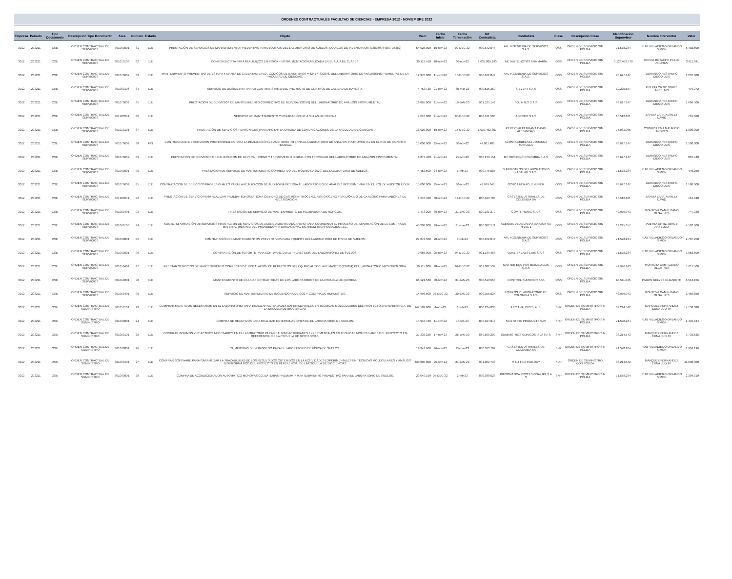ÓRDENES CONTRACTUALES FACULTAD DE CIENCIAS - EMPRESA 3012 - NOVIEMBRE 2022
| Empresa | Periodo | Tipo Documento | Descripción Tipo Documento | Area | Número | Estado | Objeto | Valor | Fecha Inicio | Fecha Terminación | Nit Contratista | Contratista | Clase | Descripción Clase | Identificación Supervisor | Nombre Interventor | Valor |
| --- | --- | --- | --- | --- | --- | --- | --- | --- | --- | --- | --- | --- | --- | --- | --- | --- | --- |
| 3012 | 202211 | OSE | ORDEN CONTRACTUAL DE SERVICIOS | 301090801 | 81 | EJE | PRESTACIÓN DE SERVICIOS DE MANTENIMIENTO PREVENTIVO PARA EQUIPOS DEL LABORATORIO DE SUELOS: CODIGOS DE INVENTARIOS: (138039, 64369, 35382) | 54.026.000 | 10-nov-22 | 09-DEC-22 | 900.872.044 | AFL INGENIERIA DE SERVICIOS S.A.S. | OSS | ORDEN DE SERVICIO SIN PÓLIZA | 71.578.284 | RUIZ VILLADIEGO ORLANDO SIMON | 5.402.600 |
| 3012 | 202211 | OSE | ORDEN CONTRACTUAL DE SERVICIOS | 301010108 | 82 | EJE | CONFERENCISTA PARA REFUERZOS EN FISICA - INSTRUMENTACIÓN APLICADA EN EL AULA DE CLASES. | 39.119.410 | 10-nov-22 | 30-nov-22 | 1.035.865.240 | METAUTE HOYOS ANA MARÍA | OSS | ORDEN DE SERVICIO SIN PÓLIZA | 1.128.453.778 | OCHOA BOTACHE PABLO ANDRES | 3.911.941 |
| 3012 | 202211 | OSE | ORDEN CONTRACTUAL DE SERVICIOS | 301070602 | 83 | EJE | MANTENIMIENTO PREVENTIVO DE ESTUFA Y MANTA DE CALENTAMIENTO , CÓDIGOS DE INVENTRIOS # 8241 Y 630296, DEL LABORATORIO DE ANÁLISISINSTRUMENTAL DE LA FACULTAD DE CIENCIAS. | 12.376.000 | 11-nov-22 | 10-DEC-22 | 900.872.044 | AFL INGENIERIA DE SERVICIOS S.A.S. | OSS | ORDEN DE SERVICIO SIN PÓLIZA | 98.627.147 | DURANGO RESTREPO DIEGO LUIS | 1.237.600 |
| 3012 | 202211 | OSE | ORDEN CONTRACTUAL DE SERVICIOS | 301060106 | 84 | EJE | SERVICIO DE DOSIMETRIA PARA 8 CONTRATISTAS EN EL PROYECTO DE CONTROL DE CALIDAD DE RAYOS-X. | 4.762.720 | 21-nov-22 | 30-mar-23 | 900.515.350 | SIEVERT S A S | OSS | ORDEN DE SERVICIO SIN PÓLIZA | 19.225.657 | PUERTA ORTIZ JORGE ANSELMO | 476.272 |
| 3012 | 202211 | OSE | ORDEN CONTRACTUAL DE SERVICIOS | 301070602 | 85 | EJE | PRESTACIÓN DE SERVICIOS DE MANTENIMIENTO CORRECTIVO DE NEVERA (139276) DEL LABORATORIO DE ANÁLISIS INSTRUMENTAL. | 16.065.000 | 11-nov-22 | 19-JAN-23 | 901.125.142 | SOLINTES S.A.S | OSS | ORDEN DE SERVICIO SIN PÓLIZA | 98.627.147 | DURANGO RESTREPO DIEGO LUIS | 1.606.500 |
| 3012 | 202211 | OSE | ORDEN CONTRACTUAL DE SERVICIOS | 301100301 | 86 | EJE | SERVICIO DE MANTENIMIENTO Y REPARACIÓN DE 4 SILLAS DE OFICINA | 7.616.000 | 21-nov-22 | 05-DEC-22 | 800.161.506 | ADEMPO S A S | OSS | ORDEN DE SERVICIO SIN PÓLIZA | 15.512.861 | ZAPATA ZAPATA ARLEY DAVID | 761.600 |
| 3012 | 202211 | OSE | ORDEN CONTRACTUAL DE SERVICIOS | 301010101 | 87 | EJE | PRESTACIÓN DE SERVICIOS PERSONALES PARA APOYAR LA OFICINA DE COMUNICACIONES DE LA FACULTAD DE CIENCIAS | 18.000.000 | 19-nov-22 | 15-DEC-22 | 1.039.462.307 | PEREZ VALDERRAMA DAVID ALEJANDRO | OSS | ORDEN DE SERVICIO SIN PÓLIZA | 75.081.065 | OSORIO LEMA MAURICIO ANDRES | 1.800.000 |
| 3012 | 202211 | OSE | ORDEN CONTRACTUAL DE SERVICIOS | 301070602 | 88 | FIN | CONTRATACION DE SERVICIOS PROFESIONALES PARA LA REALIZACIÓN DE AUDITORIA INTERNA AL LABORATORIO DE ANÁLISIS INSTRUMENTAL EN EL ROL DE EXPERTO TECNICO. | 15.000.000 | 25-nov-22 | 30-nov-22 | 44.001.488 | ACOSTA ARBELAEZ JOHANNA MARCELA | OSS | ORDEN DE SERVICIO SIN PÓLIZA | 98.627.147 | DURANGO RESTREPO DIEGO LUIS | 1.500.000 |
| 3012 | 202211 | OSE | ORDEN CONTRACTUAL DE SERVICIOS | 301070602 | 89 | EJE | PRESTACION DE SERVICIOS DE CALIBRACIÓN DE NEVERA, HORNO Y TERMOMETRO DIGITAL CON TERMOPAR DEL LABORATORIO DE ANÁLISIS INSTRUMENTAL. | 8.877.400 | 21-nov-22 | 25-nov-22 | 900.279.151 | METROLOGIC COLOMBIA S.A.S | OSS | ORDEN DE SERVICIO SIN PÓLIZA | 98.627.147 | DURANGO RESTREPO DIEGO LUIS | 887.740 |
| 3012 | 202211 | OSE | ORDEN CONTRACTUAL DE SERVICIOS | 301090801 | 90 | EJE | PRESTACION DE SERVICIO DE MANTENIMIENTO CORRECTIVO DEL MOLINO (142629) DEL LABORATORIO DE SUELOS. | 4.462.500 | 24-nov-22 | 1-feb-23 | 900.745.087 | SUMINISTROS DE LABORATORIO KASALAB S.A.S. | OSS | ORDEN DE SERVICIO SIN PÓLIZA | 71.578.284 | RUIZ VILLADIEGO ORLANDO SIMON | 446.250 |
| 3012 | 202211 | OSE | ORDEN CONTRACTUAL DE SERVICIOS | 301070602 | 91 | EJE | CONTRATACION DE SERVICIOS PROFESIONALES PARA LA REALIZACIÓN DE AUDITORIA INTERNA AL LABORATORIO DE ANÁLISIS INSTRUMENTAL EN EL ROL DE AUDITOR LÍDER. | 15.000.000 | 25-nov-22 | 30-nov-22 | 43.979.648 | OCHOA HENAO JENIFFER | OSS | ORDEN DE SERVICIO SIN PÓLIZA | 98.627.147 | DURANGO RESTREPO DIEGO LUIS | 1.500.000 |
| 3012 | 202211 | OSE | ORDEN CONTRACTUAL DE SERVICIOS | 301100301 | 92 | EJE | PRESTACION DE SERVICIO PARA REALIZAR PRUEBA HIDROSTATICA A CILINDRO DE GAS 50% NITRÓGENO, 45% OXÍGENO Y 5% DIÓXIDO DE CARBONO PARA LABORES DE INVESTIGACION | 1.618.400 | 30-nov-22 | 14-DEC-22 | 860.013.704 | GASES INDUSTRIALES DE COLOMBIA SA | OSS | ORDEN DE SERVICIO SIN PÓLIZA | 15.512.861 | ZAPATA ZAPATA ARLEY DAVID | 161.840 |
| 3012 | 202211 | OSE | ORDEN CONTRACTUAL DE SERVICIOS | 301050401 | 93 | EJE | PRESTACIÓN DE SERVICIO DE MANTENIMIENTO DE INCUBADORA DE HONGOS. | 7.473.200 | 30-nov-22 | 31-JAN-23 | 800.161.270 | COMTITRONIC S.A.S | OSS | ORDEN DE SERVICIO SIN PÓLIZA | 42.976.943 | MONTOYA CAMPUZANO OLGA INES | 747.320 |
| 3012 | 202211 | OSE | ORDEN CONTRACTUAL DE SERVICIOS | 301060106 | 94 | EJE | SOC-61 IMPORTACIÓN DE SERVICIOS PRESTACIÓN DE SERVICIOS DE AGENCIAMIENTO ADUANERO PARA COORDINAR EL PROCESO DE IMPORTACIÓN DE LA COMPRA DE MATERIAL (RESINA) DEL PROVEEDOR INTERNACIONAL EICHROM TECHNOLOGIES, LLC. | 45.200.000 | 29-nov-22 | 31-mar-23 | 830.002.571 | AGENCIA DE ADUANAS AVIATUR SA NIVEL 1 | OSS | ORDEN DE SERVICIO SIN PÓLIZA | 19.225.657 | PUERTA ORTIZ JORGE ANSELMO | 4.520.000 |
| 3012 | 202211 | OSE | ORDEN CONTRACTUAL DE SERVICIOS | 301090801 | 95 | EJE | CONTRATACIÓN DE MANTENIMIENTOS PREVENTIVOS PARA EQUIPOS DEL LABORATORIO DE FÍSICA DE SUELOS. | 27.072.500 | 28-nov-22 | 3-feb-23 | 900.872.044 | AFL INGENIERIA DE SERVICIOS S.A.S. | OSS | ORDEN DE SERVICIO SIN PÓLIZA | 71.578.284 | RUIZ VILLADIEGO ORLANDO SIMON | 2.707.250 |
| 3012 | 202211 | OSE | ORDEN CONTRACTUAL DE SERVICIOS | 301090801 | 96 | EJE | CONTRATACIÓN DE SOPORTE PARA SOFTWARE QUALITY LABS LIMS DEL LABORATORIO DE SUELOS. | 70.686.000 | 25-nov-22 | 04-DEC-22 | 901.189.463 | QUALITY LABS LIMS S.A.S | OSS | ORDEN DE SERVICIO SIN PÓLIZA | 71.578.284 | RUIZ VILLADIEGO ORLANDO SIMON | 7.068.600 |
| 3012 | 202211 | OSE | ORDEN CONTRACTUAL DE SERVICIOS | 301050401 | 97 | EJE | PRESTAR SERVICIOS DE MANTENIMIENTO CORRECTIVO E INSTALACIÓN DE REPUESTOS DEL EQUIPO AUTOCLAVE MASTER (137064) DEL LABORATORIO MICROBIOLOGIA. | 10.115.000 | 28-nov-22 | 02-DEC-22 | 901.081.537 | MASTER EQUIPOS BIOMEDICOS S.A.S | OSS | ORDEN DE SERVICIO SIN PÓLIZA | 42.976.943 | MONTOYA CAMPUZANO OLGA INES | 1.011.500 |
| 3012 | 202211 | OSE | ORDEN CONTRACTUAL DE SERVICIOS | 301010201 | 98 | EJE | MANTENIMIENTO DE CABINAS EXTRACTORAS DE LOS LABORATORIOS DE LA ESCUELA DE QUÍMICA. | 65.121.560 | 30-nov-22 | 31-JAN-23 | 900.513.558 | CONTROL SUPERIOR SAS | OSS | ORDEN DE SERVICIO SIN PÓLIZA | 63.511.325 | PABON GELVES ELIZABETH | 6.512.156 |
| 3012 | 202211 | OSE | ORDEN CONTRACTUAL DE SERVICIOS | 301050401 | 99 | EJE | SERVICIO DE MANTENIMIENTO DE INCUBADORA DE CO2 Y COMPRA DE REPUESTOS. | 14.696.500 | 02-DEC-22 | 30-JAN-23 | 900.355.024 | EQUIPOS Y LABORATORIO DE COLOMBIA S.A.S. | OSS | ORDEN DE SERVICIO SIN PÓLIZA | 42.976.943 | MONTOYA CAMPUZANO OLGA INES | 1.469.650 |
| 3012 | 202211 | OSU | ORDEN CONTRACTUAL DE SUMINISTRO | 301050101 | 23 | EJE | COMPRAR REACTIVOS NECESARIOS EN EL LABORATORIO PARA REALIZAR ACTIVIDADES EXPERIMENTALES EN TECNICAS MOLECULARES DEL PROYECTO EN REFERENCIA, DE LA ESCUELA DE BIOCIENCIAS | 147.583.800 | 4-nov-22 | 1-feb-23 | 800.224.833 | ARC ANALISIS S. A. S. | SNP | ORDEN DE SUMINISTRO SIN PÓLIZA | 33.214.542 | MARQUEZ FERNANDEZ EDNA JUDITH | 14.758.380 |
| 3012 | 202211 | OSU | ORDEN CONTRACTUAL DE SUMINISTRO | 301090801 | 24 | EJE | COMPRA DE REACTIVOS PARA REALIZAR DETERMINACIONES EN EL LABORATORIO DE SUELOS. | 14.918.440 | 11-nov-22 | 18-feb-23 | 805.014.913 | SCIENTIFIC PRODUCTS SAS | SNP | ORDEN DE SUMINISTRO SIN PÓLIZA | 71.578.284 | RUIZ VILLADIEGO ORLANDO SIMON | 1.491.844 |
| 3012 | 202211 | OSU | ORDEN CONTRACTUAL DE SUMINISTRO | 301050101 | 25 | EJE | COMPRAR INSUMOS Y REACTIVOS NECESARIOS EN EL LABORATORIO PARA REALIZAR ACTIVIDADES EXPERIMENTALES EN TECNICAS MOLECULARES DEL PROYECTO EN REFERENCIA, DE LA ESCUELA DE BIOCIENCIAS. | 37.336.250 | 17-nov-22 | 25-JAN-23 | 830.508.200 | SUMINISTROS CLINICOS ISLA S A S | SNP | ORDEN DE SUMINISTRO SIN PÓLIZA | 33.214.542 | MARQUEZ FERNANDEZ EDNA JUDITH | 3.733.625 |
| 3012 | 202211 | OSU | ORDEN CONTRACTUAL DE SUMINISTRO | 301090801 | 26 | EJE | SUMINISTRO DE NITRÓGENO PARA EL LABORATORIO DE FÍSICA DE SUELOS. | 19.341.960 | 26-nov-22 | 25-mar-23 | 860.013.704 | GASES INDUSTRIALES DE COLOMBIA SA | SNP | ORDEN DE SUMINISTRO SIN PÓLIZA | 71.578.284 | RUIZ VILLADIEGO ORLANDO SIMON | 1.934.196 |
| 3012 | 202211 | OSU | ORDEN CONTRACTUAL DE SUMINISTRO | 301050101 | 27 | EJE | COMPRAR SOFTWARE PARA GARANTIZAR LA TRAZABILIDAD DE LOS RESULTADOS OBTENIDOS EN LA ACTIVIDADES EXPERIMENTALES EN TÉCNICAS MOLECULARES Y ANÁLISIS BIOINFORMÁTICO DEL PROYECTO EN REFERENCIA, DE LA ESCUELA DE BIOCIENCIAS | 430.000.000 | 25-nov-22 | 31-JAN-23 | 901.062.738 | R & J TECHNOLOGY | SUP | ORDEN DE SUMINISTRO CON PÓLIZA | 33.214.542 | MARQUEZ FERNANDEZ EDNA JUDITH | 43.000.000 |
| 3012 | 202211 | OSU | ORDEN CONTRACTUAL DE SUMINISTRO | 301090801 | 28 | EJE | COMPRA DE ACONDICIONADOR AUTOMÁTICO MONOFÁSICO, BATERIAS PREMIUM Y MANTENIMIENTO PREVENTIVO PARA EL LABORATORIO DE SUELOS. | 23.040.190 | 05-DEC-22 | 2-feb-23 | 890.938.023 | INFORMATICA PROFESIONAL IPL S A S | SNP | ORDEN DE SUMINISTRO SIN PÓLIZA | 71.578.284 | RUIZ VILLADIEGO ORLANDO SIMON | 2.304.019 |